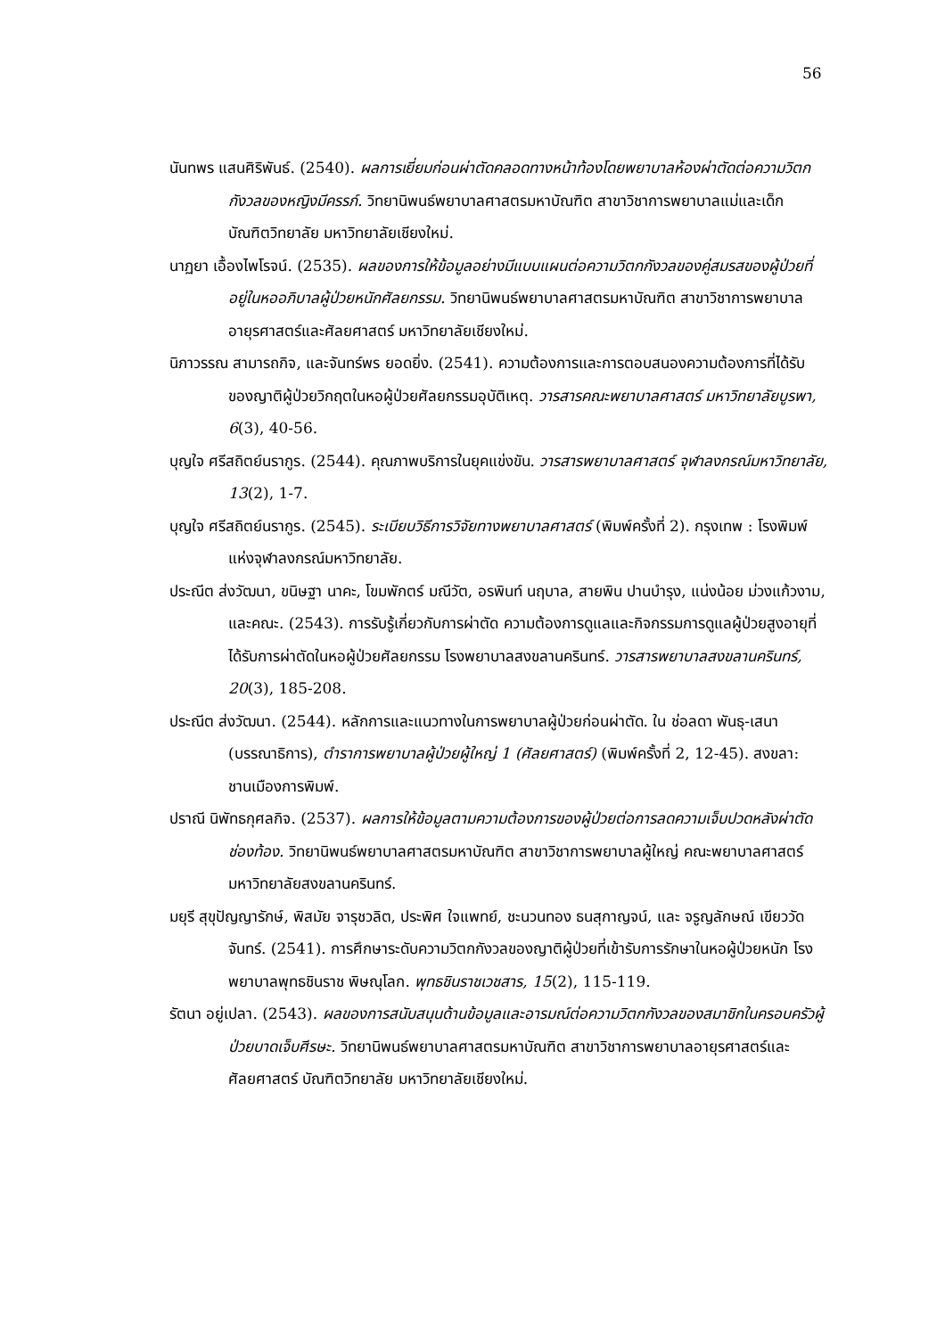56
นันทพร แสนศิริพันธ์. (2540). ผลการเยี่ยมก่อนผ่าตัดคลอดทางหน้าท้องโดยพยาบาลห้องผ่าตัดต่อความวิตกกังวลของหญิงมีครรภ์. วิทยานิพนธ์พยาบาลศาสตรมหาบัณฑิต สาขาวิชาการพยาบาลแม่และเด็ก บัณฑิตวิทยาลัย มหาวิทยาลัยเชียงใหม่.
นาฏยา เอื้องไพโรจน์. (2535). ผลของการให้ข้อมูลอย่างมีแบบแผนต่อความวิตกกังวลของคู่สมรสของผู้ป่วยที่อยู่ในหออภิบาลผู้ป่วยหนักศัลยกรรม. วิทยานิพนธ์พยาบาลศาสตรมหาบัณฑิต สาขาวิชาการพยาบาลอายุรศาสตร์และศัลยศาสตร์ มหาวิทยาลัยเชียงใหม่.
นิภาวรรณ สามารถกิจ, และจันทร์พร ยอดยิ่ง. (2541). ความต้องการและการตอบสนองความต้องการที่ได้รับของญาติผู้ป่วยวิกฤตในหอผู้ป่วยศัลยกรรมอุบัติเหตุ. วารสารคณะพยาบาลศาสตร์ มหาวิทยาลัยบูรพา, 6(3), 40-56.
บุญใจ ศรีสถิตย์นรากูร. (2544). คุณภาพบริการในยุคแข่งขัน. วารสารพยาบาลศาสตร์ จุฬาลงกรณ์มหาวิทยาลัย, 13(2), 1-7.
บุญใจ ศรีสถิตย์นรากูร. (2545). ระเบียบวิธีการวิจัยทางพยาบาลศาสตร์ (พิมพ์ครั้งที่ 2). กรุงเทพ : โรงพิมพ์แห่งจุฬาลงกรณ์มหาวิทยาลัย.
ประณีต ส่งวัฒนา, ขนิษฐา นาคะ, โขมพักตร์ มณีวัต, อรพินท์ นฤบาล, สายพิน ปานบำรุง, แน่งน้อย ม่วงแก้วงาม, และคณะ. (2543). การรับรู้เกี่ยวกับการผ่าตัด ความต้องการดูแลและกิจกรรมการดูแลผู้ป่วยสูงอายุที่ได้รับการผ่าตัดในหอผู้ป่วยศัลยกรรม โรงพยาบาลสงขลานครินทร์. วารสารพยาบาลสงขลานครินทร์, 20(3), 185-208.
ประณีต ส่งวัฒนา. (2544). หลักการและแนวทางในการพยาบาลผู้ป่วยก่อนผ่าตัด. ใน ช่อลดา พันธุ-เสนา (บรรณาธิการ), ตำราการพยาบาลผู้ป่วยผู้ใหญ่ 1 (ศัลยศาสตร์) (พิมพ์ครั้งที่ 2, 12-45). สงขลา: ชานเมืองการพิมพ์.
ปราณี นิพัทธกุศลกิจ. (2537). ผลการให้ข้อมูลตามความต้องการของผู้ป่วยต่อการลดความเจ็บปวดหลังผ่าตัดช่องท้อง. วิทยานิพนธ์พยาบาลศาสตรมหาบัณฑิต สาขาวิชาการพยาบาลผู้ใหญ่ คณะพยาบาลศาสตร์ มหาวิทยาลัยสงขลานครินทร์.
มยุรี สุขุปัญญารักษ์, พิสมัย จารุชวลิต, ประพิศ ใจแพทย์, ชะนวนทอง ธนสุกาญจน์, และ จรูญลักษณ์ เขียววัดจันทร์. (2541). การศึกษาระดับความวิตกกังวลของญาติผู้ป่วยที่เข้ารับการรักษาในหอผู้ป่วยหนัก โรงพยาบาลพุทธชินราช พิษณุโลก. พุทธชินราชเวชสาร, 15(2), 115-119.
รัตนา อยู่เปลา. (2543). ผลของการสนับสนุนด้านข้อมูลและอารมณ์ต่อความวิตกกังวลของสมาชิกในครอบครัวผู้ป่วยบาดเจ็บศีรษะ. วิทยานิพนธ์พยาบาลศาสตรมหาบัณฑิต สาขาวิชาการพยาบาลอายุรศาสตร์และศัลยศาสตร์ บัณฑิตวิทยาลัย มหาวิทยาลัยเชียงใหม่.